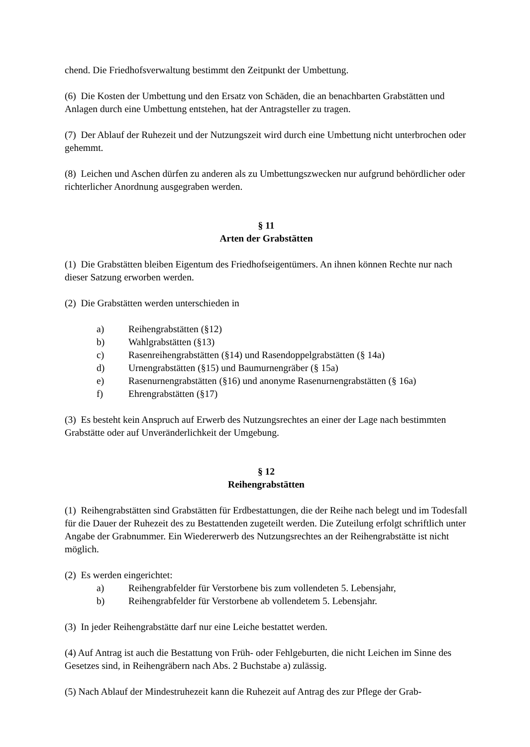chend. Die Friedhofsverwaltung bestimmt den Zeitpunkt der Umbettung.
(6) Die Kosten der Umbettung und den Ersatz von Schäden, die an benachbarten Grabstätten und Anlagen durch eine Umbettung entstehen, hat der Antragsteller zu tragen.
(7) Der Ablauf der Ruhezeit und der Nutzungszeit wird durch eine Umbettung nicht unterbrochen oder gehemmt.
(8) Leichen und Aschen dürfen zu anderen als zu Umbettungszwecken nur aufgrund behördlicher oder richterlicher Anordnung ausgegraben werden.
§ 11
Arten der Grabstätten
(1) Die Grabstätten bleiben Eigentum des Friedhofseigentümers. An ihnen können Rechte nur nach dieser Satzung erworben werden.
(2) Die Grabstätten werden unterschieden in
a) Reihengrabstätten (§12)
b) Wahlgrabstätten (§13)
c) Rasenreihengrabstätten (§14) und Rasendoppelgrabstätten (§ 14a)
d) Urnengrabstätten (§15) und Baumurnengräber (§ 15a)
e) Rasenurnengrabstätten (§16) und anonyme Rasenurnengrabstätten (§ 16a)
f) Ehrengrabstätten (§17)
(3) Es besteht kein Anspruch auf Erwerb des Nutzungsrechtes an einer der Lage nach bestimmten Grabstätte oder auf Unveränderlichkeit der Umgebung.
§ 12
Reihengrabstätten
(1) Reihengrabstätten sind Grabstätten für Erdbestattungen, die der Reihe nach belegt und im Todesfall für die Dauer der Ruhezeit des zu Bestattenden zugeteilt werden. Die Zuteilung erfolgt schriftlich unter Angabe der Grabnummer. Ein Wiedererwerb des Nutzungsrechtes an der Reihengrabstätte ist nicht möglich.
(2) Es werden eingerichtet:
a) Reihengrabfelder für Verstorbene bis zum vollendeten 5. Lebensjahr,
b) Reihengrabfelder für Verstorbene ab vollendetem 5. Lebensjahr.
(3) In jeder Reihengrabstätte darf nur eine Leiche bestattet werden.
(4) Auf Antrag ist auch die Bestattung von Früh- oder Fehlgeburten, die nicht Leichen im Sinne des Gesetzes sind, in Reihengräbern nach Abs. 2 Buchstabe a) zulässig.
(5) Nach Ablauf der Mindestruhezeit kann die Ruhezeit auf Antrag des zur Pflege der Grab-